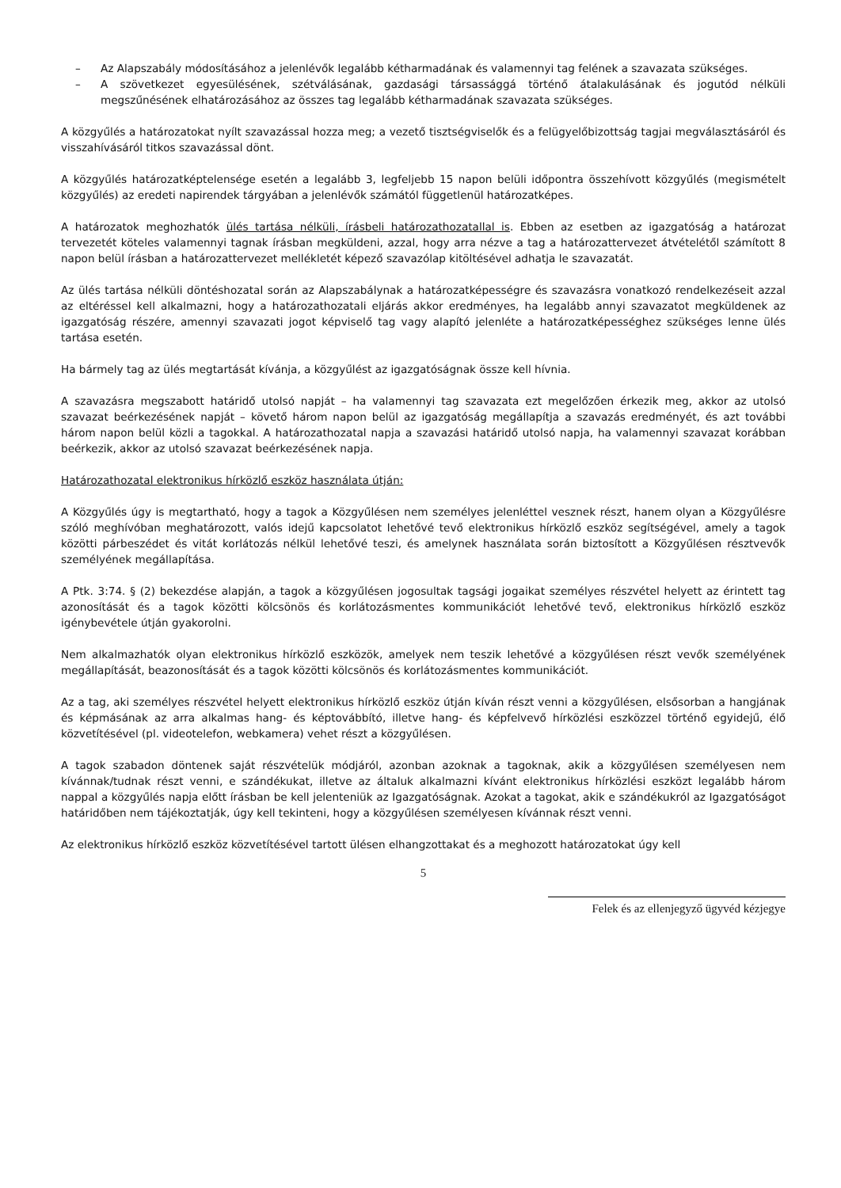– Az Alapszabály módosításához a jelenlévők legalább kétharmadának és valamennyi tag felének a szavazata szükséges.
– A szövetkezet egyesülésének, szétválásának, gazdasági társassággá történő átalakulásának és jogutód nélküli megszűnésének elhatározásához az összes tag legalább kétharmadának szavazata szükséges.
A közgyűlés a határozatokat nyílt szavazással hozza meg; a vezető tisztségviselők és a felügyelőbizottság tagjai megválasztásáról és visszahívásáról titkos szavazással dönt.
A közgyűlés határozatképtelensége esetén a legalább 3, legfeljebb 15 napon belüli időpontra összehívott közgyűlés (megismételt közgyűlés) az eredeti napirendek tárgyában a jelenlévők számától függetlenül határozatképes.
A határozatok meghozhatók ülés tartása nélküli, írásbeli határozathozatallal is. Ebben az esetben az igazgatóság a határozat tervezetét köteles valamennyi tagnak írásban megküldeni, azzal, hogy arra nézve a tag a határozattervezet átvételétől számított 8 napon belül írásban a határozattervezet mellékletét képező szavazólap kitöltésével adhatja le szavazatát.
Az ülés tartása nélküli döntéshozatal során az Alapszabálynak a határozatképességre és szavazásra vonatkozó rendelkezéseit azzal az eltéréssel kell alkalmazni, hogy a határozathozatali eljárás akkor eredményes, ha legalább annyi szavazatot megküldenek az igazgatóság részére, amennyi szavazati jogot képviselő tag vagy alapító jelenléte a határozatképességhez szükséges lenne ülés tartása esetén.
Ha bármely tag az ülés megtartását kívánja, a közgyűlést az igazgatóságnak össze kell hívnia.
A szavazásra megszabott határidő utolsó napját – ha valamennyi tag szavazata ezt megelőzően érkezik meg, akkor az utolsó szavazat beérkezésének napját – követő három napon belül az igazgatóság megállapítja a szavazás eredményét, és azt további három napon belül közli a tagokkal. A határozathozatal napja a szavazási határidő utolsó napja, ha valamennyi szavazat korábban beérkezik, akkor az utolsó szavazat beérkezésének napja.
Határozathozatal elektronikus hírközlő eszköz használata útján:
A Közgyűlés úgy is megtartható, hogy a tagok a Közgyűlésen nem személyes jelenléttel vesznek részt, hanem olyan a Közgyűlésre szóló meghívóban meghatározott, valós idejű kapcsolatot lehetővé tevő elektronikus hírközlő eszköz segítségével, amely a tagok közötti párbeszédet és vitát korlátozás nélkül lehetővé teszi, és amelynek használata során biztosított a Közgyűlésen résztvevők személyének megállapítása.
A Ptk. 3:74. § (2) bekezdése alapján, a tagok a közgyűlésen jogosultak tagsági jogaikat személyes részvétel helyett az érintett tag azonosítását és a tagok közötti kölcsönös és korlátozásmentes kommunikációt lehetővé tevő, elektronikus hírközlő eszköz igénybevétele útján gyakorolni.
Nem alkalmazhatók olyan elektronikus hírközlő eszközök, amelyek nem teszik lehetővé a közgyűlésen részt vevők személyének megállapítását, beazonosítását és a tagok közötti kölcsönös és korlátozásmentes kommunikációt.
Az a tag, aki személyes részvétel helyett elektronikus hírközlő eszköz útján kíván részt venni a közgyűlésen, elsősorban a hangjának és képmásának az arra alkalmas hang- és képtovábbító, illetve hang- és képfelvevő hírközlési eszközzel történő egyidejű, élő közvetítésével (pl. videotelefon, webkamera) vehet részt a közgyűlésen.
A tagok szabadon döntenek saját részvételük módjáról, azonban azoknak a tagoknak, akik a közgyűlésen személyesen nem kívánnak/tudnak részt venni, e szándékukat, illetve az általuk alkalmazni kívánt elektronikus hírközlési eszközt legalább három nappal a közgyűlés napja előtt írásban be kell jelenteniük az Igazgatóságnak. Azokat a tagokat, akik e szándékukról az Igazgatóságot határidőben nem tájékoztatják, úgy kell tekinteni, hogy a közgyűlésen személyesen kívánnak részt venni.
Az elektronikus hírközlő eszköz közvetítésével tartott ülésen elhangzottakat és a meghozott határozatokat úgy kell
5
Felek és az ellenjegyző ügyvéd kézjegye